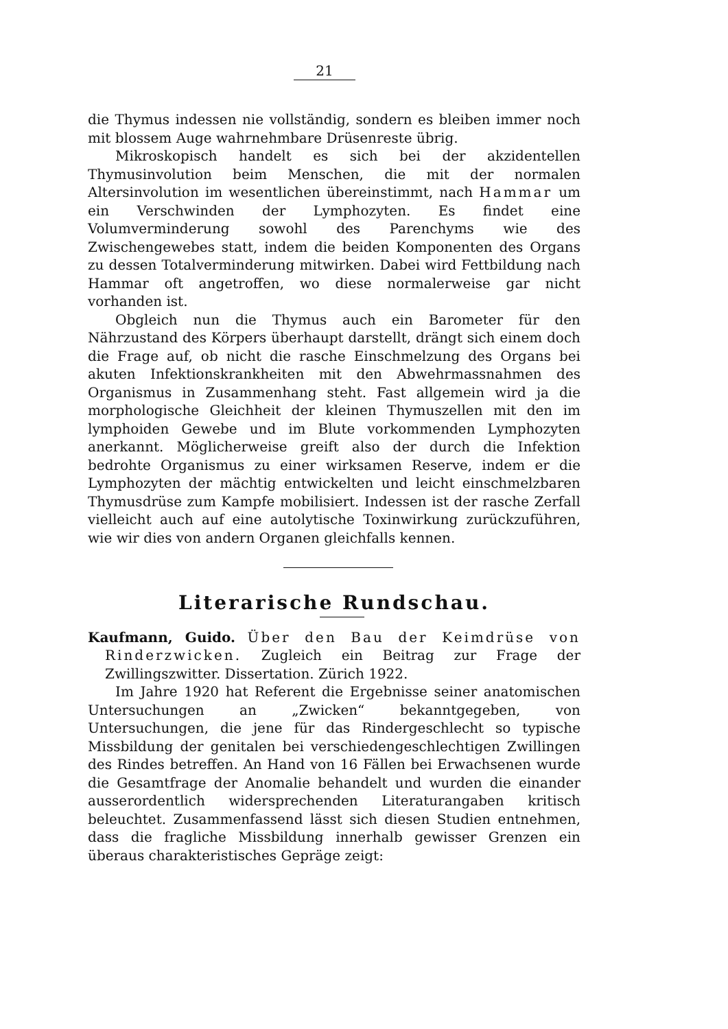21
die Thymus indessen nie vollständig, sondern es bleiben immer noch mit blossem Auge wahrnehmbare Drüsenreste übrig.
Mikroskopisch handelt es sich bei der akzidentellen Thymusinvolution beim Menschen, die mit der normalen Altersinvolution im wesentlichen übereinstimmt, nach Hammar um ein Verschwinden der Lymphozyten. Es findet eine Volumverminderung sowohl des Parenchyms wie des Zwischengewebes statt, indem die beiden Komponenten des Organs zu dessen Totalverminderung mitwirken. Dabei wird Fettbildung nach Hammar oft angetroffen, wo diese normalerweise gar nicht vorhanden ist.
Obgleich nun die Thymus auch ein Barometer für den Nährzustand des Körpers überhaupt darstellt, drängt sich einem doch die Frage auf, ob nicht die rasche Einschmelzung des Organs bei akuten Infektionskrankheiten mit den Abwehrmassnahmen des Organismus in Zusammenhang steht. Fast allgemein wird ja die morphologische Gleichheit der kleinen Thymuszellen mit den im lymphoiden Gewebe und im Blute vorkommenden Lymphozyten anerkannt. Möglicherweise greift also der durch die Infektion bedrohte Organismus zu einer wirksamen Reserve, indem er die Lymphozyten der mächtig entwickelten und leicht einschmelzbaren Thymusdrüse zum Kampfe mobilisiert. Indessen ist der rasche Zerfall vielleicht auch auf eine autolytische Toxinwirkung zurückzuführen, wie wir dies von andern Organen gleichfalls kennen.
Literarische Rundschau.
Kaufmann, Guido. Über den Bau der Keimdrüse von Rinderzwicken. Zugleich ein Beitrag zur Frage der Zwillingszwitter. Dissertation. Zürich 1922.
Im Jahre 1920 hat Referent die Ergebnisse seiner anatomischen Untersuchungen an „Zwicken“ bekanntgegeben, von Untersuchungen, die jene für das Rindergeschlecht so typische Missbildung der genitalen bei verschiedengeschlechtigen Zwillingen des Rindes betreffen. An Hand von 16 Fällen bei Erwachsenen wurde die Gesamtfrage der Anomalie behandelt und wurden die einander ausserordentlich widersprechenden Literaturangaben kritisch beleuchtet. Zusammenfassend lässt sich diesen Studien entnehmen, dass die fragliche Missbildung innerhalb gewisser Grenzen ein überaus charakteristisches Gepräge zeigt: